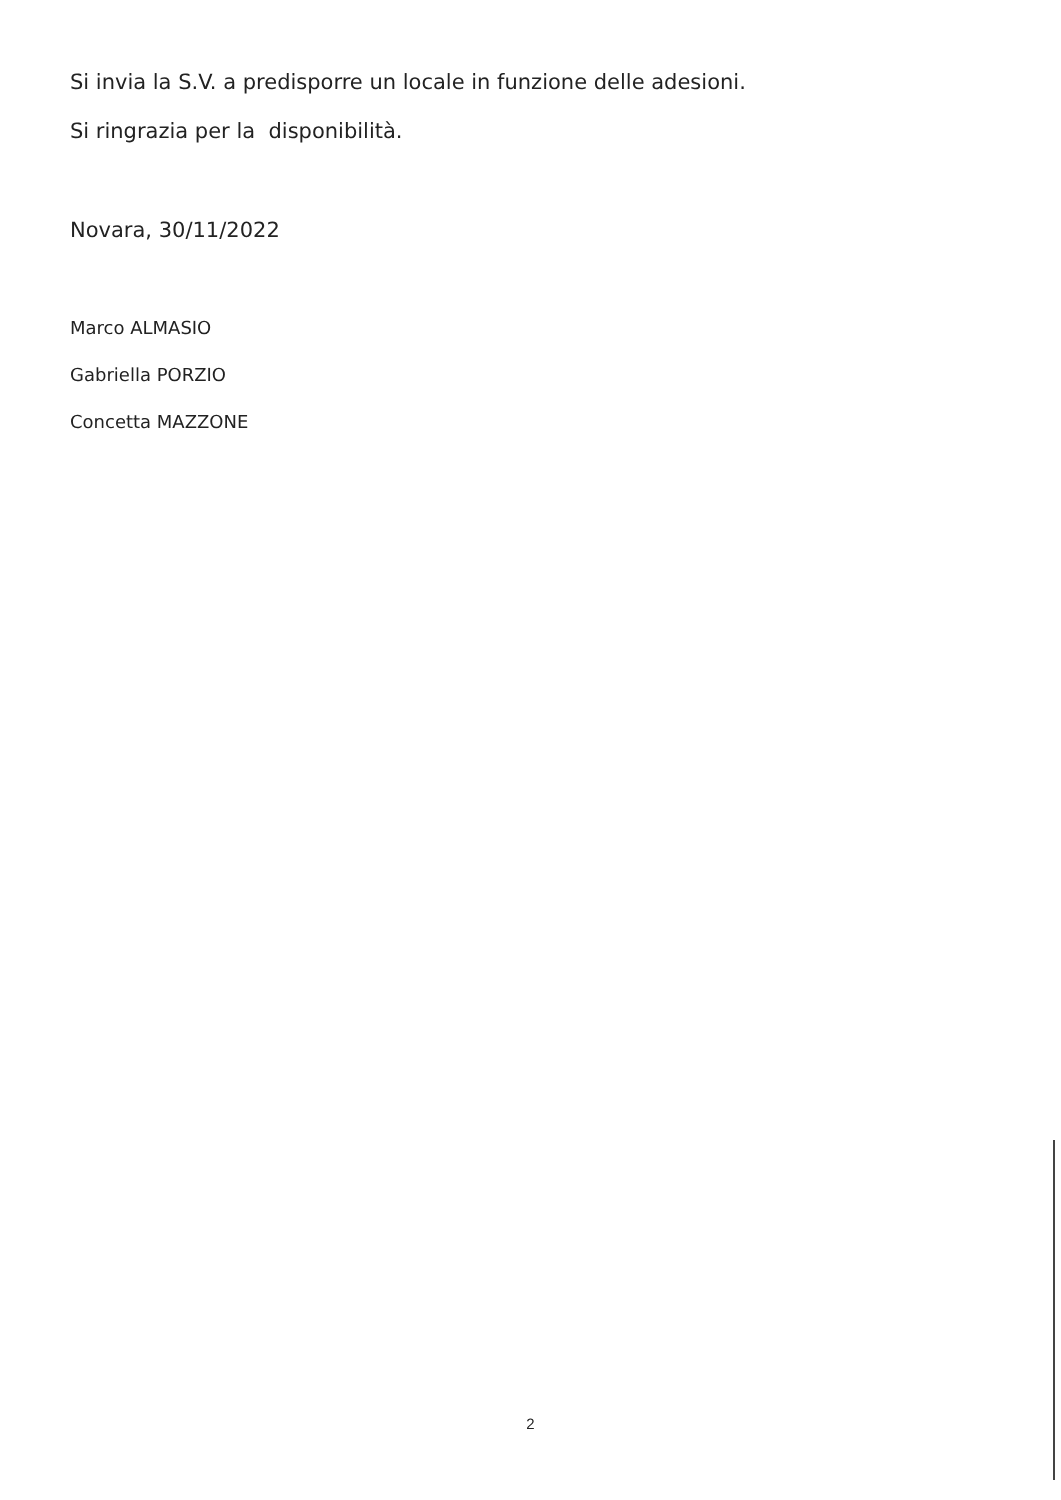Si invia la S.V. a predisporre un locale in funzione delle adesioni.
Si ringrazia per la disponibilità.
Novara, 30/11/2022
Marco ALMASIO
Gabriella PORZIO
Concetta MAZZONE
2